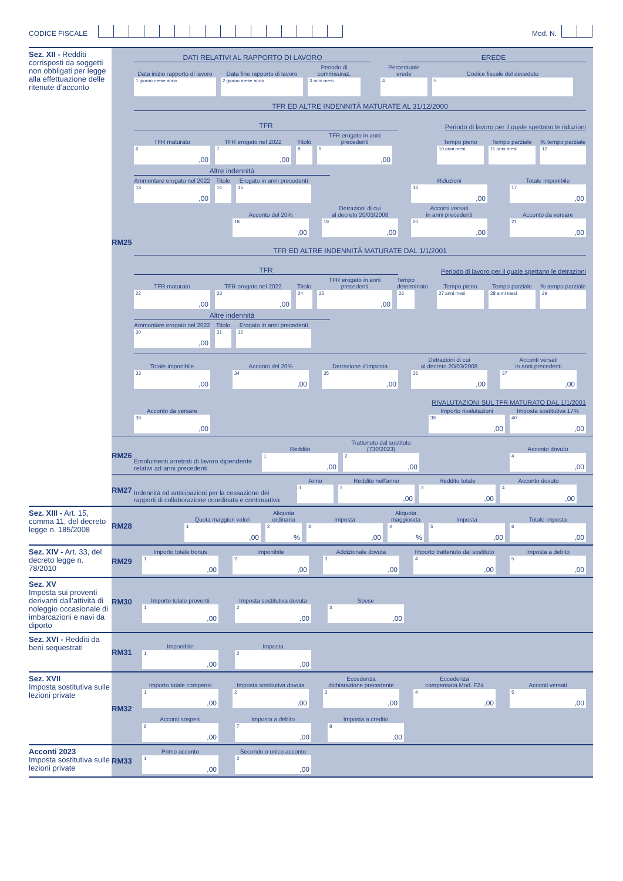CODICE FISCALE
Mod. N.
Sez. XII - Redditi corrisposti da soggetti non obbligati per legge alla effettuazione delle ritenute d’acconto
RM25
DATI RELATIVI AL RAPPORTO DI LAVORO
EREDE
Data inizio rapporto di lavoro
1 giorno mese anno
Data fine rapporto di lavoro
2 giorno mese anno
Periodo di commisuraz.
3 anni mesi
Percentuale erede
4
Codice fiscale del deceduto
5
TFR ED ALTRE INDENNITÀ MATURATE AL 31/12/2000
TFR
Periodo di lavoro per il quale spettano le riduzioni
TFR maturato
6,00
TFR erogato nel 2022
7,00
Titolo
8
TFR erogato in anni precedenti
9,00
Tempo pieno
10 anni mesi
Tempo parziale
11 anni mesi
% tempo parziale
12
Altre indennità
Ammontare erogato nel 2022
13,00
Titolo
14
Erogato in anni precedenti
15
Riduzioni
16,00
Totale imponibile
17,00
Acconto del 20%
18,00
Detrazioni di cui
al decreto 20/03/2008
19,00
Acconti versati
in anni precedenti
20,00
Acconto da versare
21,00
TFR ED ALTRE INDENNITÀ MATURATE DAL 1/1/2001
TFR
Periodo di lavoro per il quale spettano le detrazioni
TFR maturato
22,00
TFR erogato nel 2022
23,00
Titolo
24
TFR erogato in anni precedenti
25,00
Tempo determinato
26
Tempo pieno
27 anni mesi
Tempo parziale
28 anni mesi
% tempo parziale
29
Altre indennità
Ammontare erogato nel 2022
30,00
Titolo
31
Erogato in anni precedenti
32
Totale imponibile
33,00
Acconto del 20%
34,00
Detrazione d’imposta
35,00
Detrazioni di cui
al decreto 20/03/2008
36,00
Acconti versati
in anni precedenti
37,00
RIVALUTAZIONI SUL TFR MATURATO DAL 1/1/2001
Acconto da versare
38,00
Importo rivalutazioni
39,00
Imposta sostitutiva 17%
40,00
RM26
Emolumenti arretrati di lavoro dipendente relativi ad anni precedenti
Reddito
1,00
Trattenuto dal sostituto
(730/2023)
2,00
Acconto dovuto
4,00
RM27
Indennità ed anticipazioni per la cessazione dei rapporti di collaborazione coordinata e continuativa
Anno
1
Reddito nell’anno
2,00
Reddito totale
3,00
Acconto dovuto
4,00
Sez. XIII - Art. 15, comma 11, del decreto legge n. 185/2008
RM28
Quota maggiori valori
1,00
Aliquota
ordinaria
2%
Imposta
3,00
Aliquota
maggiorata
4%
Imposta
5,00
Totale imposta
6,00
Sez. XIV - Art. 33, del decreto legge n. 78/2010
RM29
Importo totale bonus
1,00
Imponibile
2,00
Addizionale dovuta
3,00
Importo trattenuto dal sostituto
4,00
Imposta a debito
5,00
Sez. XV
Imposta sui proventi derivanti dall’attività di noleggio occasionale di imbarcazioni e navi da diporto
RM30
Importo totale proventi
1,00
Imposta sostitutiva dovuta
2,00
Spese
3,00
Sez. XVI - Redditi da beni sequestrati
RM31
Imponibile
1,00
Imposta
2,00
Sez. XVII
Imposta sostitutiva sulle lezioni private
RM32
Importo totale compensi
1,00
Imposta sostitutiva dovuta
2,00
Eccedenza
dichiarazione precedente
3,00
Eccedenza
compensata Mod. F24
4,00
Acconti versati
5,00
Acconti sospesi
6,00
Imposta a debito
7,00
Imposta a credito
8,00
Acconti 2023
Imposta sostitutiva sulle lezioni private
RM33
Primo acconto
1,00
Secondo o unico acconto
2,00